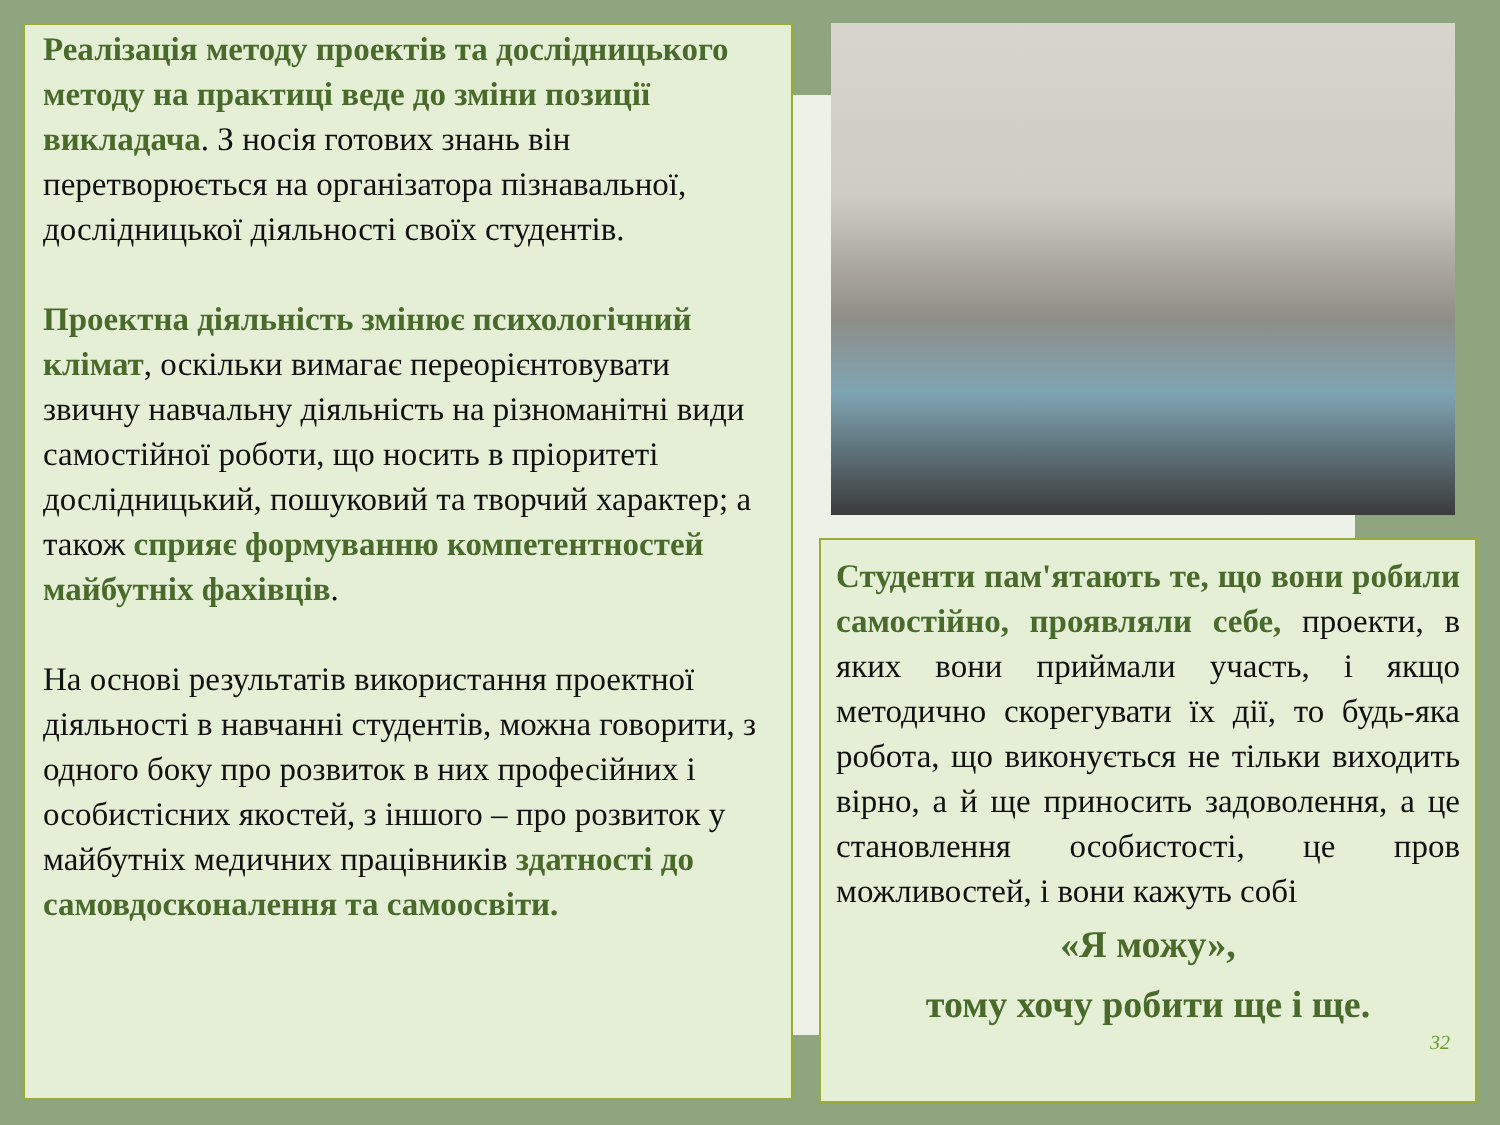Реалізація методу проектів та дослідницького методу на практиці веде до зміни позиції викладача. З носія готових знань він перетворюється на організатора пізнавальної, дослідницької діяльності своїх студентів.
Проектна діяльність змінює психологічний клімат, оскільки вимагає переорієнтовувати звичну навчальну діяльність на різноманітні види самостійної роботи, що носить в пріоритеті дослідницький, пошуковий та творчий характер; а також сприяє формуванню компетентностей майбутніх фахівців.
На основі результатів використання проектної діяльності в навчанні студентів, можна говорити, з одного боку про розвиток в них професійних і особистісних якостей, з іншого – про розвиток у майбутніх медичних працівників здатності до самовдосконалення та самоосвіти.
Студенти пам'ятають те, що вони робили самостійно, проявляли себе, проекти, в яких вони приймали участь, і якщо методично скорегувати їх дії, то будь-яка робота, що виконується не тільки виходить вірно, а й ще приносить задоволення, а це становлення особистості, це пров можливостей, і вони кажуть собі
«Я можу»,
тому хочу робити ще і ще.
32